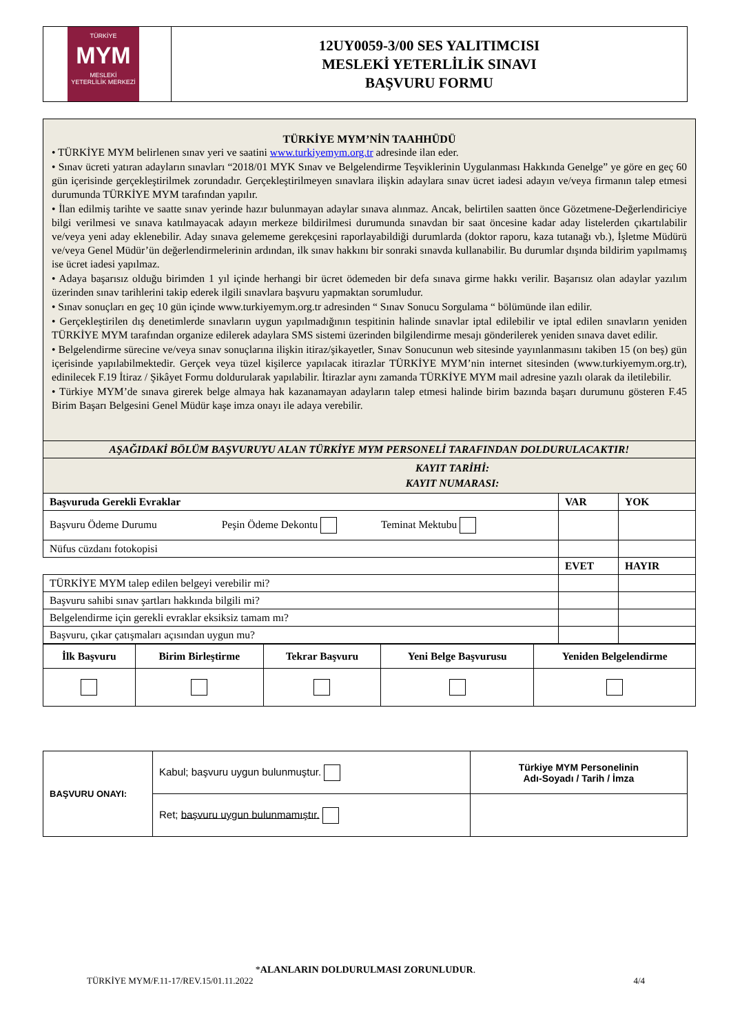| TÜRKİYE MYM MESLEKİ YETERLİLİK MERKEZİ | 12UY0059-3/00 SES YALITIMCISI MESLEKİ YETERLİLİK SINAVI BAŞVURU FORMU |
| TÜRKİYE MYM’NİN TAAHHÜDÜ • TÜRKİYE MYM belirlenen sınav yeri ve saatini www.turkiyemym.org.tr adresinde ilan eder. • Sınav ücreti yatıran adayların sınavları “2018/01 MYK Sınav ve Belgelendirme Teşviklerinin Uygulanması Hakkında Genelge” ye göre en geç 60 gün içerisinde gerçekleştirilmek zorundadır. Gerçekleştirilmeyen sınavlara ilişkin adaylara sınav ücret iadesi adayın ve/veya firmanın talep etmesi durumunda TÜRKİYE MYM tarafından yapılır. • İlan edilmiş tarihte ve saatte sınav yerinde hazır bulunmayan adaylar sınava alınmaz. Ancak, belirtilen saatten önce Gözetmene-Değerlendiriciye bilgi verilmesi ve sınava katılmayacak adayın merkeze bildirilmesi durumunda sınavdan bir saat öncesine kadar aday listelerden çıkartılabilir ve/veya yeni aday eklenebilir. Aday sınava gelememe gerekçesini raporlayabildiği durumlarda (doktor raporu, kaza tutanağı vb.), İşletme Müdürü ve/veya Genel Müdür’ün değerlendirmelerinin ardından, ilk sınav hakkını bir sonraki sınavda kullanabilir. Bu durumlar dışında bildirim yapılmamış ise ücret iadesi yapılmaz. • Adaya başarısız olduğu birimden 1 yıl içinde herhangi bir ücret ödemeden bir defa sınava girme hakkı verilir. Başarısız olan adaylar yazılım üzerinden sınav tarihlerini takip ederek ilgili sınavlara başvuru yapmaktan sorumludur. • Sınav sonuçları en geç 10 gün içinde www.turkiyemym.org.tr adresinden “ Sınav Sonucu Sorgulama “ bölümünde ilan edilir. • Gerçekleştirilen dış denetimlerde sınavların uygun yapılmadığının tespitinin halinde sınavlar iptal edilebilir ve iptal edilen sınavların yeniden TÜRKİYE MYM tarafından organize edilerek adaylara SMS sistemi üzerinden bilgilendirme mesajı gönderilerek yeniden sınava davet edilir. • Belgelendirme sürecine ve/veya sınav sonuçlarına ilişkin itiraz/şikayetler, Sınav Sonucunun web sitesinde yayınlanmasını takiben 15 (on beş) gün içerisinde yapılabilmektedir. Gerçek veya tüzel kişilerce yapılacak itirazlar TÜRKİYE MYM’nin internet sitesinden (www.turkiyemym.org.tr), edinilecek F.19 İtiraz / Şikâyet Formu doldurularak yapılabilir. İtirazlar aynı zamanda TÜRKİYE MYM mail adresine yazılı olarak da iletilebilir. • Türkiye MYM’de sınava girerek belge almaya hak kazanamayan adayların talep etmesi halinde birim bazında başarı durumunu gösteren F.45 Birim Başarı Belgesini Genel Müdür kaşe imza onayı ile adaya verebilir. | | |
| AŞAĞIDAKİ BÖLÜM BAŞVURUYU ALAN TÜRKİYE MYM PERSONELİ TARAFINDAN DOLDURULACAKTIR! | | |
| KAYIT TARİHİ: KAYIT NUMARASI: | | |
| Başvuruda Gerekli Evraklar | VAR | YOK |
| Başvuru Ödeme Durumu Peşin Ödeme Dekontu Teminat Mektubu | | |
| Nüfus cüzdanı fotokopisi | | |
| | EVET | HAYIR |
| TÜRKİYE MYM talep edilen belgeyi verebilir mi? | | |
| Başvuru sahibi sınav şartları hakkında bilgili mi? | | |
| Belgelendirme için gerekli evraklar eksiksiz tamam mı? | | |
| Başvuru, çıkar çatışmaları açısından uygun mu? | | |
| İlk Başvuru | Birim Birleştirme | Tekrar Başvuru | Yeni Belge Başvurusu | Yeniden Belgelendirme |
| BAŞVURU ONAYI: | Kabul; başvuru uygun bulunmuştur. | Türkiye MYM Personelinin Adı-Soyadı / Tarih / İmza |
| | Ret; başvuru uygun bulunmamıştır. | |
*ALANLARIN DOLDURULMASI ZORUNLUDUR.
TÜRKİYE MYM/F.11-17/REV.15/01.11.2022 4/4